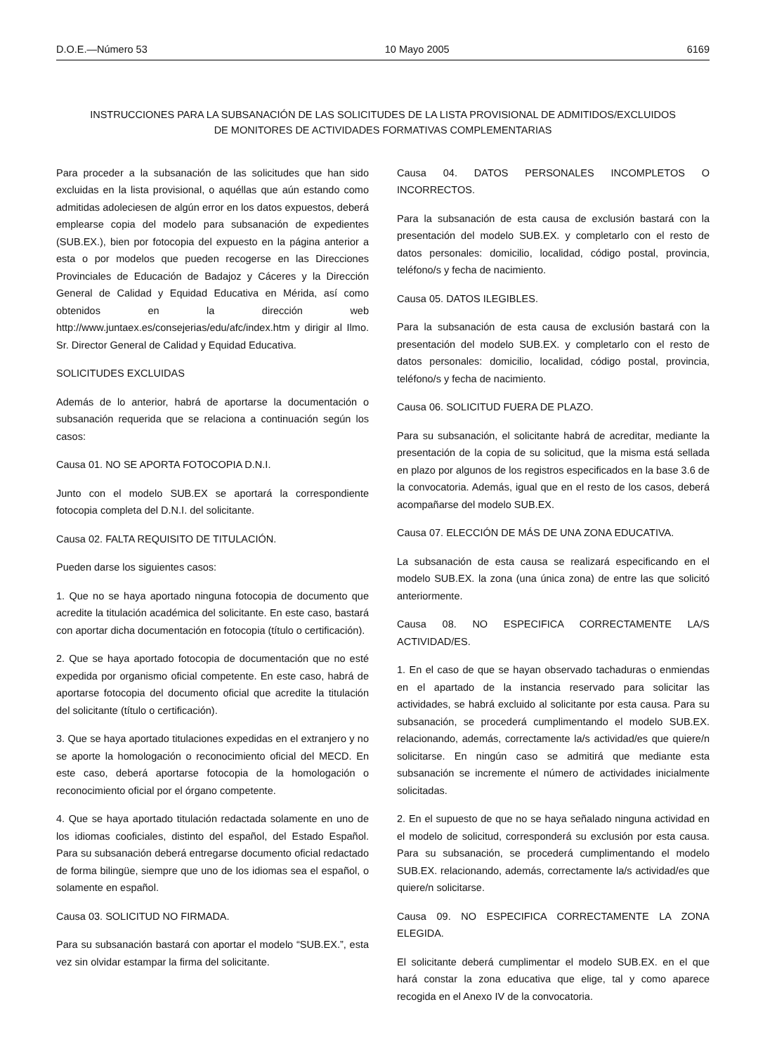D.O.E.—Número 53 10 Mayo 2005 6169
INSTRUCCIONES PARA LA SUBSANACIÓN DE LAS SOLICITUDES DE LA LISTA PROVISIONAL DE ADMITIDOS/EXCLUIDOS
DE MONITORES DE ACTIVIDADES FORMATIVAS COMPLEMENTARIAS
Para proceder a la subsanación de las solicitudes que han sido excluidas en la lista provisional, o aquéllas que aún estando como admitidas adoleciesen de algún error en los datos expuestos, deberá emplearse copia del modelo para subsanación de expedientes (SUB.EX.), bien por fotocopia del expuesto en la página anterior a esta o por modelos que pueden recogerse en las Direcciones Provinciales de Educación de Badajoz y Cáceres y la Dirección General de Calidad y Equidad Educativa en Mérida, así como obtenidos en la dirección web http://www.juntaex.es/consejerias/edu/afc/index.htm y dirigir al Ilmo. Sr. Director General de Calidad y Equidad Educativa.
SOLICITUDES EXCLUIDAS
Además de lo anterior, habrá de aportarse la documentación o subsanación requerida que se relaciona a continuación según los casos:
Causa 01. NO SE APORTA FOTOCOPIA D.N.I.
Junto con el modelo SUB.EX se aportará la correspondiente fotocopia completa del D.N.I. del solicitante.
Causa 02. FALTA REQUISITO DE TITULACIÓN.
Pueden darse los siguientes casos:
1. Que no se haya aportado ninguna fotocopia de documento que acredite la titulación académica del solicitante. En este caso, bastará con aportar dicha documentación en fotocopia (título o certificación).
2. Que se haya aportado fotocopia de documentación que no esté expedida por organismo oficial competente. En este caso, habrá de aportarse fotocopia del documento oficial que acredite la titulación del solicitante (título o certificación).
3. Que se haya aportado titulaciones expedidas en el extranjero y no se aporte la homologación o reconocimiento oficial del MECD. En este caso, deberá aportarse fotocopia de la homologación o reconocimiento oficial por el órgano competente.
4. Que se haya aportado titulación redactada solamente en uno de los idiomas cooficiales, distinto del español, del Estado Español. Para su subsanación deberá entregarse documento oficial redactado de forma bilingüe, siempre que uno de los idiomas sea el español, o solamente en español.
Causa 03. SOLICITUD NO FIRMADA.
Para su subsanación bastará con aportar el modelo “SUB.EX.”, esta vez sin olvidar estampar la firma del solicitante.
Causa 04. DATOS PERSONALES INCOMPLETOS O INCORRECTOS.
Para la subsanación de esta causa de exclusión bastará con la presentación del modelo SUB.EX. y completarlo con el resto de datos personales: domicilio, localidad, código postal, provincia, teléfono/s y fecha de nacimiento.
Causa 05. DATOS ILEGIBLES.
Para la subsanación de esta causa de exclusión bastará con la presentación del modelo SUB.EX. y completarlo con el resto de datos personales: domicilio, localidad, código postal, provincia, teléfono/s y fecha de nacimiento.
Causa 06. SOLICITUD FUERA DE PLAZO.
Para su subsanación, el solicitante habrá de acreditar, mediante la presentación de la copia de su solicitud, que la misma está sellada en plazo por algunos de los registros especificados en la base 3.6 de la convocatoria. Además, igual que en el resto de los casos, deberá acompañarse del modelo SUB.EX.
Causa 07. ELECCIÓN DE MÁS DE UNA ZONA EDUCATIVA.
La subsanación de esta causa se realizará especificando en el modelo SUB.EX. la zona (una única zona) de entre las que solicitó anteriormente.
Causa 08. NO ESPECIFICA CORRECTAMENTE LA/S ACTIVIDAD/ES.
1. En el caso de que se hayan observado tachaduras o enmiendas en el apartado de la instancia reservado para solicitar las actividades, se habrá excluido al solicitante por esta causa. Para su subsanación, se procederá cumplimentando el modelo SUB.EX. relacionando, además, correctamente la/s actividad/es que quiere/n solicitarse. En ningún caso se admitirá que mediante esta subsanación se incremente el número de actividades inicialmente solicitadas.
2. En el supuesto de que no se haya señalado ninguna actividad en el modelo de solicitud, corresponderá su exclusión por esta causa. Para su subsanación, se procederá cumplimentando el modelo SUB.EX. relacionando, además, correctamente la/s actividad/es que quiere/n solicitarse.
Causa 09. NO ESPECIFICA CORRECTAMENTE LA ZONA ELEGIDA.
El solicitante deberá cumplimentar el modelo SUB.EX. en el que hará constar la zona educativa que elige, tal y como aparece recogida en el Anexo IV de la convocatoria.